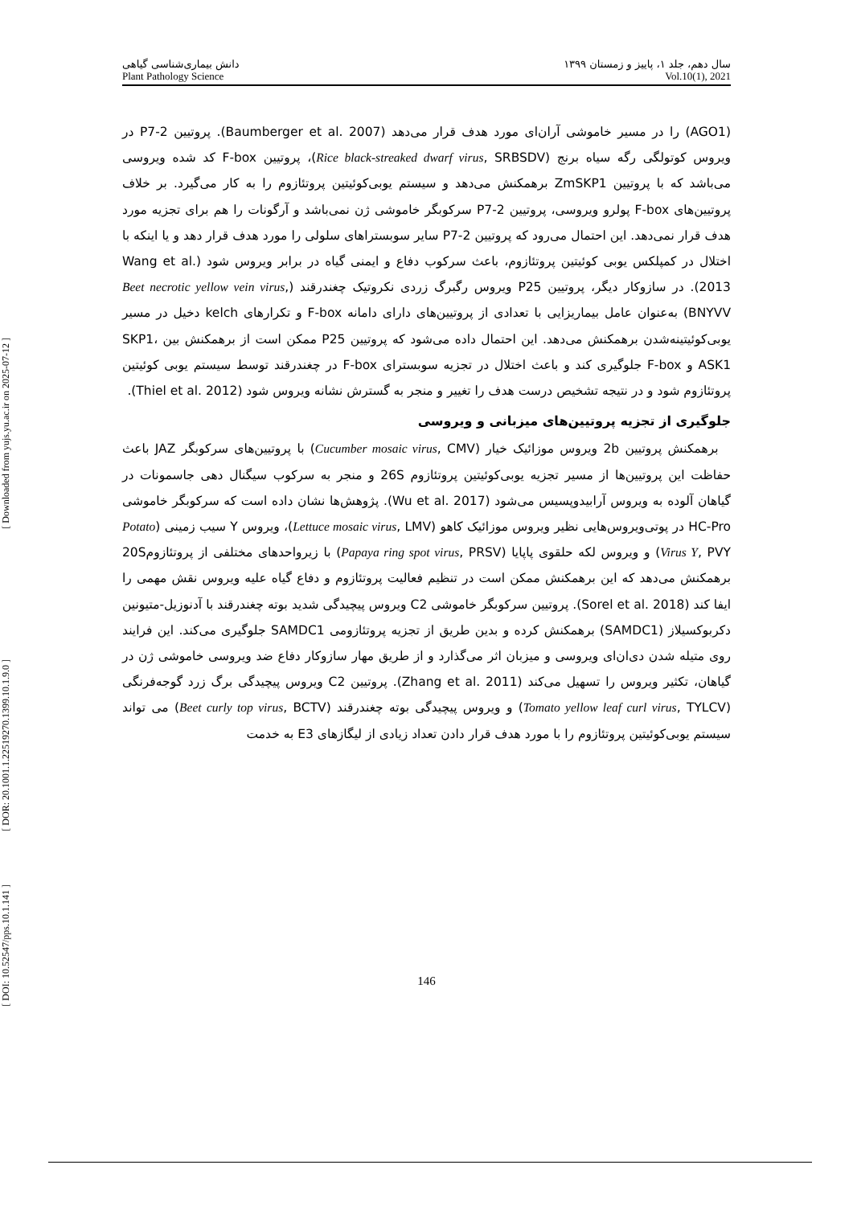[ Downloaded from yujs.yu.ac.ir on 2025-07-12 ]
[ DOR: 20.1001.1.22519270.1399.10.1.9.0 ]
[ DOI: 10.52547/pps.10.1.141 ]
دانش بیماری‌شناسی گیاهی سال دهم، جلد ۱، پاییز و زمستان ۱۳۹۹
Plant Pathology Science Vol.10(1), 2021
(AGO1) را در مسیر خاموشی آران‌ای مورد هدف قرار می‌دهد (Baumberger et al. 2007). پروتیین P7-2 در ویروس کوتولگی رگه سیاه برنج (Rice black-streaked dwarf virus, SRBSDV)، پروتیین F-box کد شده ویروسی می‌باشد که با پروتیین ZmSKP1 برهمکنش می‌دهد و سیستم یوبی‌کوئیتین پروتئازوم را به کار می‌گیرد. بر خلاف پروتیین‌های F-box پولرو ویروسی، پروتیین P7-2 سرکوبگر خاموشی ژن نمی‌باشد و آرگونات را هم برای تجزیه مورد هدف قرار نمی‌دهد. این احتمال می‌رود که پروتیین P7-2 سایر سوبستراهای سلولی را مورد هدف قرار دهد و یا اینکه با اختلال در کمپلکس یوبی کوئیتین پروتئازوم، باعث سرکوب دفاع و ایمنی گیاه در برابر ویروس شود (Wang et al. 2013). در سازوکار دیگر، پروتیین P25 ویروس رگبرگ زردی نکروتیک چغندرقند (Beet necrotic yellow vein virus, BNYVV) به‌عنوان عامل بیماریزایی با تعدادی از پروتیین‌های دارای دامانه F-box و تکرارهای kelch دخیل در مسیر یوبی‌کوئیتینه‌شدن برهمکنش می‌دهد. این احتمال داده می‌شود که پروتیین P25 ممکن است از برهمکنش بین SKP1، ASK1 و F-box جلوگیری کند و باعث اختلال در تجزیه سوبسترای F-box در چغندرقند توسط سیستم یوبی کوئیتین پروتئازوم شود و در نتیجه تشخیص درست هدف را تغییر و منجر به گسترش نشانه ویروس شود (Thiel et al. 2012).
جلوگیری از تجزیه پروتیین‌های میزبانی و ویروسی
 برهمکنش پروتیین 2b ویروس موزائیک خیار (Cucumber mosaic virus, CMV) با پروتیین‌های سرکوبگر JAZ باعث حفاظت این پروتیین‌ها از مسیر تجزیه یوبی‌کوئیتین پروتئازوم 26S و منجر به سرکوب سیگنال دهی جاسمونات در گیاهان آلوده به ویروس آرابیدوپسیس می‌شود (Wu et al. 2017). پژوهش‌ها نشان داده است که سرکوبگر خاموشی HC-Pro در پوتی‌ویروس‌هایی نظیر ویروس موزائیک کاهو (Lettuce mosaic virus, LMV)، ویروس Y سیب زمینی (Potato Virus Y, PVY) و ویروس لکه حلقوی پاپایا (Papaya ring spot virus, PRSV) با زیرواحدهای مختلفی از پروتئازوم20S برهمکنش می‌دهد که این برهمکنش ممکن است در تنظیم فعالیت پروتئازوم و دفاع گیاه علیه ویروس نقش مهمی را ایفا کند (Sorel et al. 2018). پروتیین سرکوبگر خاموشی C2 ویروس پیچیدگی شدید بوته چغندرقند با آدنوزیل-متیونین دکربوکسیلاز (SAMDC1) برهمکنش کرده و بدین طریق از تجزیه پروتئازومی SAMDC1 جلوگیری می‌کند. این فرایند روی متیله شدن دی‌ان‌ای ویروسی و میزبان اثر می‌گذارد و از طریق مهار سازوکار دفاع ضد ویروسی خاموشی ژن در گیاهان، تکثیر ویروس را تسهیل می‌کند (Zhang et al. 2011). پروتیین C2 ویروس پیچیدگی برگ زرد گوجه‌فرنگی (Tomato yellow leaf curl virus, TYLCV) و ویروس پیچیدگی بوته چغندرقند (Beet curly top virus, BCTV) می تواند سیستم یوبی‌کوئیتین پروتئازوم را با مورد هدف قرار دادن تعداد زیادی از لیگازهای E3 به خدمت
146